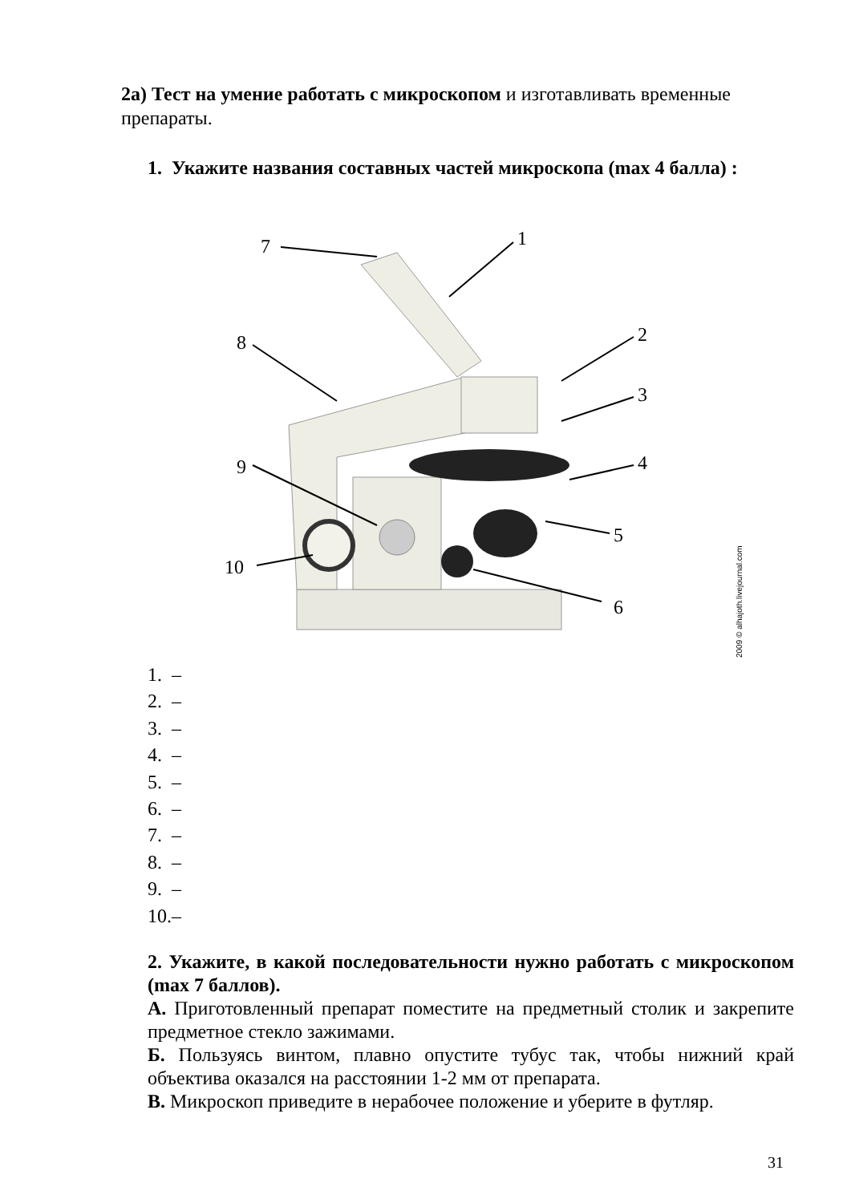2а) Тест на умение работать с микроскопом и изготавливать временные препараты.
1. Укажите названия составных частей микроскопа (max 4 балла) :
7
1
2
3
4
5
6
8
9
10
2009 © alhajoth.livejournal.com
1. –
2. –
3. –
4. –
5. –
6. –
7. –
8. –
9. –
10.–
2. Укажите, в какой последовательности нужно работать с микроскопом (max 7 баллов).
А. Приготовленный препарат поместите на предметный столик и закрепите предметное стекло зажимами.
Б. Пользуясь винтом, плавно опустите тубус так, чтобы нижний край объектива оказался на расстоянии 1-2 мм от препарата.
В. Микроскоп приведите в нерабочее положение и уберите в футляр.
31